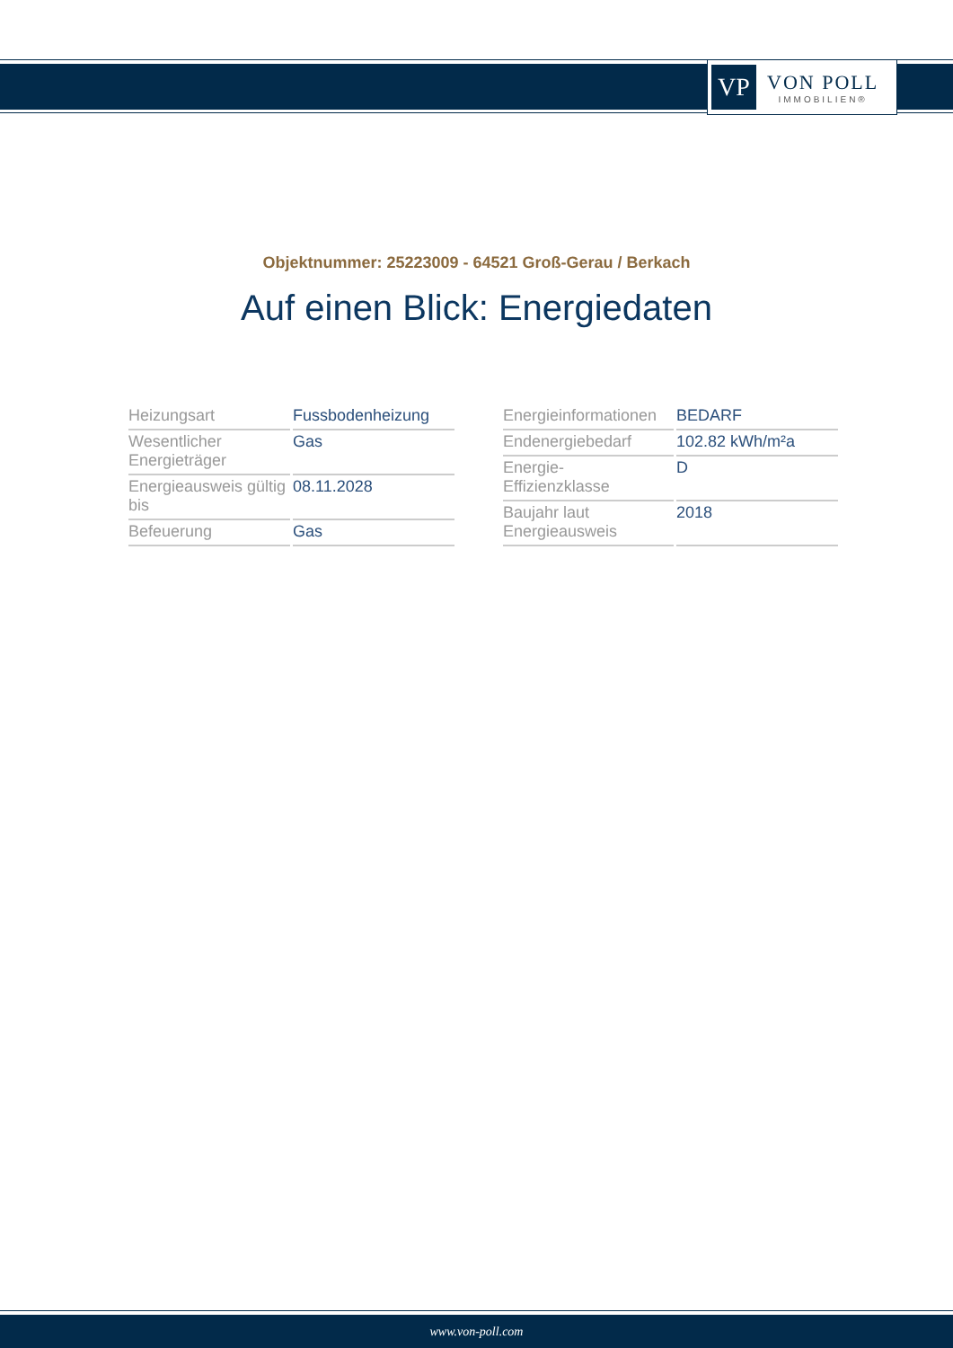VP
VON POLL
IMMOBILIEN®
Objektnummer: 25223009 - 64521 Groß-Gerau / Berkach
Auf einen Blick: Energiedaten
| Heizungsart | Fussbodenheizung |
| Wesentlicher Energieträger | Gas |
| Energieausweis gültig bis | 08.11.2028 |
| Befeuerung | Gas |
| Energieinformationen | BEDARF |
| Endenergiebedarf | 102.82 kWh/m²a |
| Energie- Effizienzklasse | D |
| Baujahr laut Energieausweis | 2018 |
www.von-poll.com